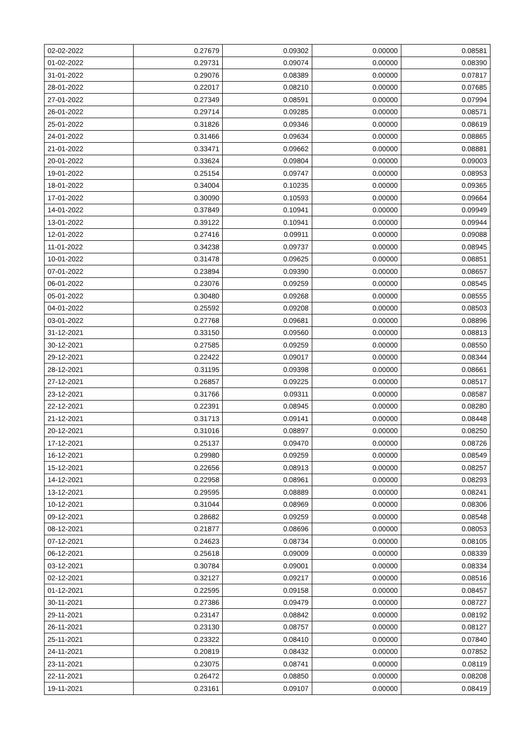| 02-02-2022 | 0.27679 | 0.09302 | 0.00000 | 0.08581 |
| 01-02-2022 | 0.29731 | 0.09074 | 0.00000 | 0.08390 |
| 31-01-2022 | 0.29076 | 0.08389 | 0.00000 | 0.07817 |
| 28-01-2022 | 0.22017 | 0.08210 | 0.00000 | 0.07685 |
| 27-01-2022 | 0.27349 | 0.08591 | 0.00000 | 0.07994 |
| 26-01-2022 | 0.29714 | 0.09285 | 0.00000 | 0.08571 |
| 25-01-2022 | 0.31826 | 0.09346 | 0.00000 | 0.08619 |
| 24-01-2022 | 0.31466 | 0.09634 | 0.00000 | 0.08865 |
| 21-01-2022 | 0.33471 | 0.09662 | 0.00000 | 0.08881 |
| 20-01-2022 | 0.33624 | 0.09804 | 0.00000 | 0.09003 |
| 19-01-2022 | 0.25154 | 0.09747 | 0.00000 | 0.08953 |
| 18-01-2022 | 0.34004 | 0.10235 | 0.00000 | 0.09365 |
| 17-01-2022 | 0.30090 | 0.10593 | 0.00000 | 0.09664 |
| 14-01-2022 | 0.37849 | 0.10941 | 0.00000 | 0.09949 |
| 13-01-2022 | 0.39122 | 0.10941 | 0.00000 | 0.09944 |
| 12-01-2022 | 0.27416 | 0.09911 | 0.00000 | 0.09088 |
| 11-01-2022 | 0.34238 | 0.09737 | 0.00000 | 0.08945 |
| 10-01-2022 | 0.31478 | 0.09625 | 0.00000 | 0.08851 |
| 07-01-2022 | 0.23894 | 0.09390 | 0.00000 | 0.08657 |
| 06-01-2022 | 0.23076 | 0.09259 | 0.00000 | 0.08545 |
| 05-01-2022 | 0.30480 | 0.09268 | 0.00000 | 0.08555 |
| 04-01-2022 | 0.25592 | 0.09208 | 0.00000 | 0.08503 |
| 03-01-2022 | 0.27768 | 0.09681 | 0.00000 | 0.08896 |
| 31-12-2021 | 0.33150 | 0.09560 | 0.00000 | 0.08813 |
| 30-12-2021 | 0.27585 | 0.09259 | 0.00000 | 0.08550 |
| 29-12-2021 | 0.22422 | 0.09017 | 0.00000 | 0.08344 |
| 28-12-2021 | 0.31195 | 0.09398 | 0.00000 | 0.08661 |
| 27-12-2021 | 0.26857 | 0.09225 | 0.00000 | 0.08517 |
| 23-12-2021 | 0.31766 | 0.09311 | 0.00000 | 0.08587 |
| 22-12-2021 | 0.22391 | 0.08945 | 0.00000 | 0.08280 |
| 21-12-2021 | 0.31713 | 0.09141 | 0.00000 | 0.08448 |
| 20-12-2021 | 0.31016 | 0.08897 | 0.00000 | 0.08250 |
| 17-12-2021 | 0.25137 | 0.09470 | 0.00000 | 0.08726 |
| 16-12-2021 | 0.29980 | 0.09259 | 0.00000 | 0.08549 |
| 15-12-2021 | 0.22656 | 0.08913 | 0.00000 | 0.08257 |
| 14-12-2021 | 0.22958 | 0.08961 | 0.00000 | 0.08293 |
| 13-12-2021 | 0.29595 | 0.08889 | 0.00000 | 0.08241 |
| 10-12-2021 | 0.31044 | 0.08969 | 0.00000 | 0.08306 |
| 09-12-2021 | 0.28682 | 0.09259 | 0.00000 | 0.08548 |
| 08-12-2021 | 0.21877 | 0.08696 | 0.00000 | 0.08053 |
| 07-12-2021 | 0.24623 | 0.08734 | 0.00000 | 0.08105 |
| 06-12-2021 | 0.25618 | 0.09009 | 0.00000 | 0.08339 |
| 03-12-2021 | 0.30784 | 0.09001 | 0.00000 | 0.08334 |
| 02-12-2021 | 0.32127 | 0.09217 | 0.00000 | 0.08516 |
| 01-12-2021 | 0.22595 | 0.09158 | 0.00000 | 0.08457 |
| 30-11-2021 | 0.27386 | 0.09479 | 0.00000 | 0.08727 |
| 29-11-2021 | 0.23147 | 0.08842 | 0.00000 | 0.08192 |
| 26-11-2021 | 0.23130 | 0.08757 | 0.00000 | 0.08127 |
| 25-11-2021 | 0.23322 | 0.08410 | 0.00000 | 0.07840 |
| 24-11-2021 | 0.20819 | 0.08432 | 0.00000 | 0.07852 |
| 23-11-2021 | 0.23075 | 0.08741 | 0.00000 | 0.08119 |
| 22-11-2021 | 0.26472 | 0.08850 | 0.00000 | 0.08208 |
| 19-11-2021 | 0.23161 | 0.09107 | 0.00000 | 0.08419 |